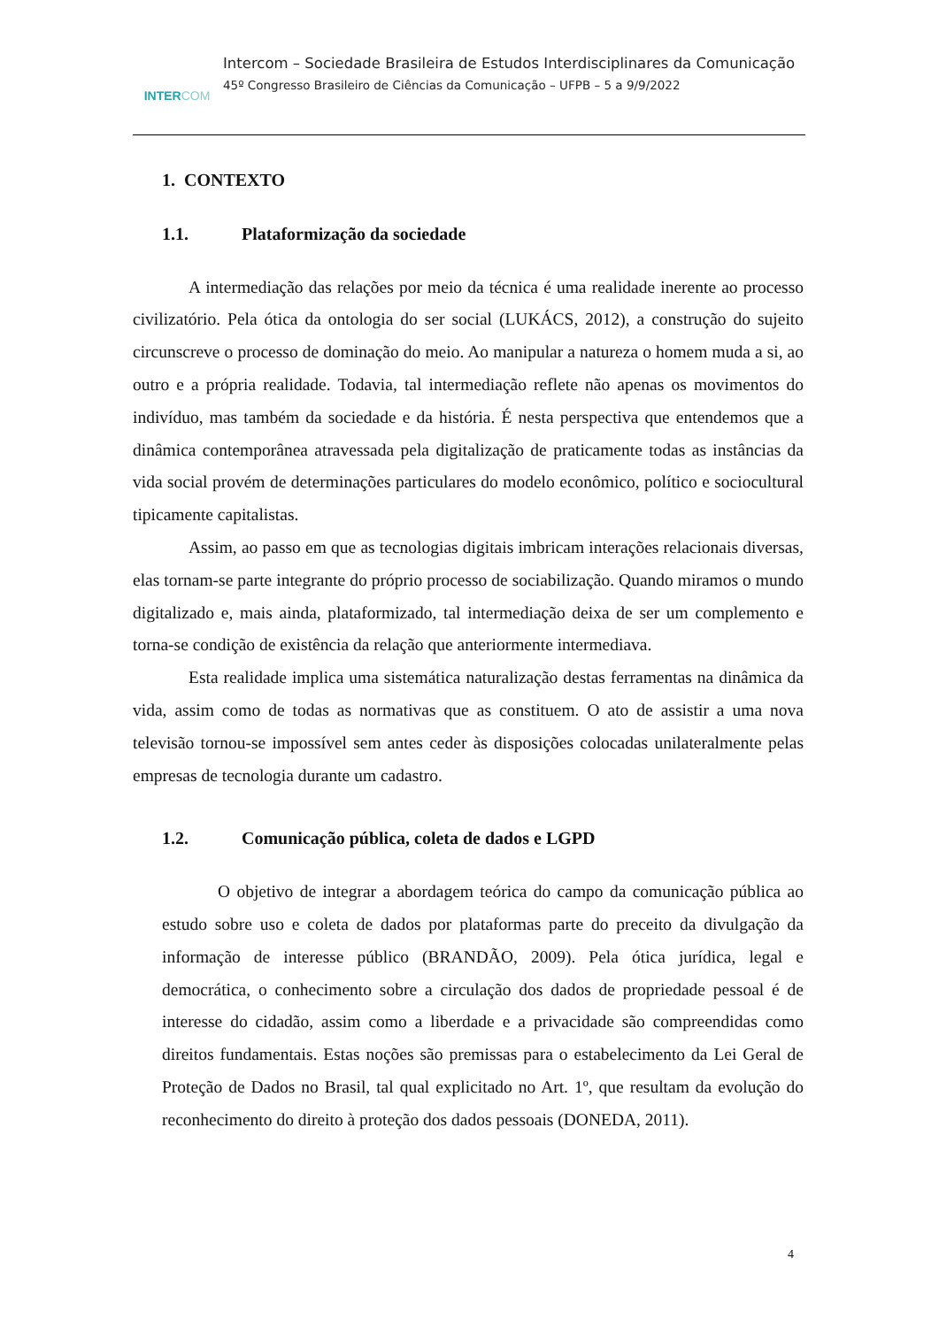INTERCOM
Intercom – Sociedade Brasileira de Estudos Interdisciplinares da Comunicação
45º Congresso Brasileiro de Ciências da Comunicação – UFPB – 5 a 9/9/2022
1. CONTEXTO
1.1. Plataformização da sociedade
A intermediação das relações por meio da técnica é uma realidade inerente ao processo civilizatório. Pela ótica da ontologia do ser social (LUKÁCS, 2012), a construção do sujeito circunscreve o processo de dominação do meio. Ao manipular a natureza o homem muda a si, ao outro e a própria realidade. Todavia, tal intermediação reflete não apenas os movimentos do indivíduo, mas também da sociedade e da história. É nesta perspectiva que entendemos que a dinâmica contemporânea atravessada pela digitalização de praticamente todas as instâncias da vida social provém de determinações particulares do modelo econômico, político e sociocultural tipicamente capitalistas.
Assim, ao passo em que as tecnologias digitais imbricam interações relacionais diversas, elas tornam-se parte integrante do próprio processo de sociabilização. Quando miramos o mundo digitalizado e, mais ainda, plataformizado, tal intermediação deixa de ser um complemento e torna-se condição de existência da relação que anteriormente intermediava.
Esta realidade implica uma sistemática naturalização destas ferramentas na dinâmica da vida, assim como de todas as normativas que as constituem. O ato de assistir a uma nova televisão tornou-se impossível sem antes ceder às disposições colocadas unilateralmente pelas empresas de tecnologia durante um cadastro.
1.2. Comunicação pública, coleta de dados e LGPD
O objetivo de integrar a abordagem teórica do campo da comunicação pública ao estudo sobre uso e coleta de dados por plataformas parte do preceito da divulgação da informação de interesse público (BRANDÃO, 2009). Pela ótica jurídica, legal e democrática, o conhecimento sobre a circulação dos dados de propriedade pessoal é de interesse do cidadão, assim como a liberdade e a privacidade são compreendidas como direitos fundamentais. Estas noções são premissas para o estabelecimento da Lei Geral de Proteção de Dados no Brasil, tal qual explicitado no Art. 1º, que resultam da evolução do reconhecimento do direito à proteção dos dados pessoais (DONEDA, 2011).
4